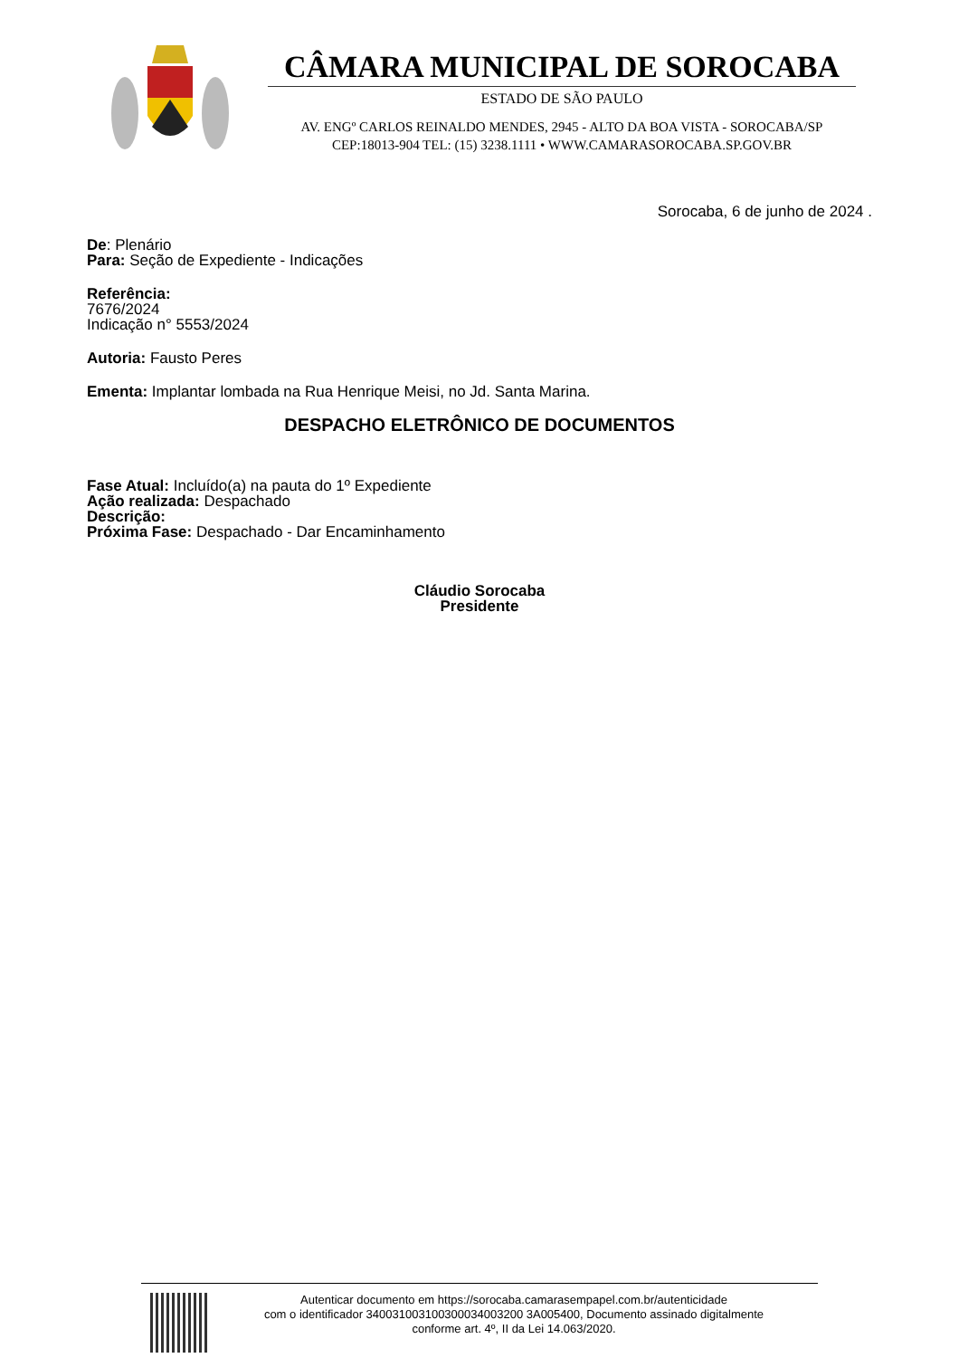CÂMARA MUNICIPAL DE SOROCABA
ESTADO DE SÃO PAULO
AV. ENGº CARLOS REINALDO MENDES, 2945 - ALTO DA BOA VISTA - SOROCABA/SP
CEP:18013-904 TEL: (15) 3238.1111 • WWW.CAMARASOROCABA.SP.GOV.BR
Sorocaba, 6 de junho de 2024 .
De: Plenário
Para: Seção de Expediente - Indicações
Referência:
7676/2024
Indicação n° 5553/2024
Autoria: Fausto Peres
Ementa: Implantar lombada na Rua Henrique Meisi, no Jd. Santa Marina.
DESPACHO ELETRÔNICO DE DOCUMENTOS
Fase Atual: Incluído(a) na pauta do 1º Expediente
Ação realizada: Despachado
Descrição:
Próxima Fase: Despachado - Dar Encaminhamento
Cláudio Sorocaba
Presidente
Autenticar documento em https://sorocaba.camarasempapel.com.br/autenticidade
com o identificador 340031003100300034003200 3A005400, Documento assinado digitalmente
conforme art. 4º, II da Lei 14.063/2020.